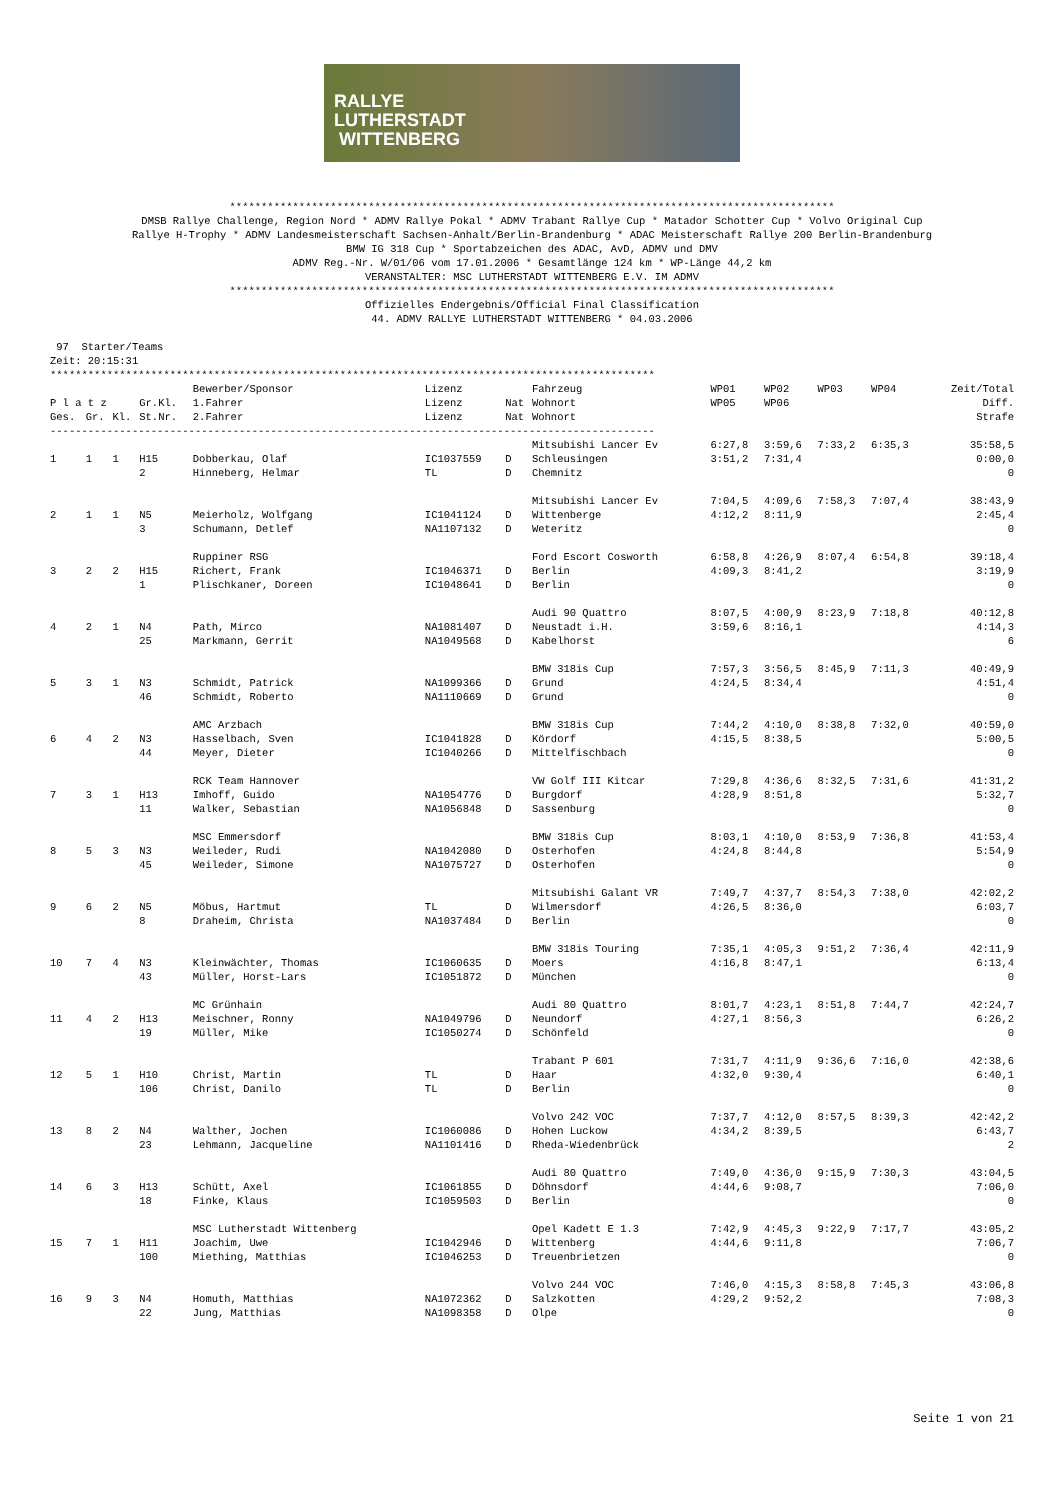RALLYE
LUTHERSTADT
WITTENBERG
************************************************************************************************ DMSB Rallye Challenge, Region Nord * ADMV Rallye Pokal * ADMV Trabant Rallye Cup * Matador Schotter Cup * Volvo Original Cup Rallye H-Trophy * ADMV Landesmeisterschaft Sachsen-Anhalt/Berlin-Brandenburg * ADAC Meisterschaft Rallye 200 Berlin-Brandenburg BMW IG 318 Cup * Sportabzeichen des ADAC, AvD, ADMV und DMV ADMV Reg.-Nr. W/01/06 vom 17.01.2006 * Gesamtlänge 124 km * WP-Länge 44,2 km VERANSTALTER: MSC LUTHERSTADT WITTENBERG E.V. IM ADMV ************************************************************************************************ Offizielles Endergebnis/Official Final Classification 44. ADMV RALLYE LUTHERSTADT WITTENBERG * 04.03.2006
 97  Starter/Teams
Zeit: 20:15:31
************************************************************************************************
| | | | | Bewerber/Sponsor | Lizenz | | Fahrzeug | WP01 | WP02 | WP03 | WP04 | Zeit/Total |
| --- | --- | --- | --- | --- | --- | --- | --- | --- | --- | --- | --- | --- |
| P l a t z | | | Gr.Kl. | 1.Fahrer | Lizenz | Nat | Wohnort | WP05 | WP06 | | | Diff. |
| Ges. | Gr. | Kl. | St.Nr. | 2.Fahrer | Lizenz | Nat | Wohnort | | | | | Strafe |
| ------------------------------------------------------------------------------------------------ | | | | | | | | | | | | |
| | | | | | | | Mitsubishi Lancer Ev | 6:27,8 | 3:59,6 | 7:33,2 | 6:35,3 | 35:58,5 |
| 1 | 1 | 1 | H15 | Dobberkau, Olaf | IC1037559 | D | Schleusingen | 3:51,2 | 7:31,4 | | | 0:00,0 |
| | | | 2 | Hinneberg, Helmar | TL | D | Chemnitz | | | | | 0 |
| | | | | | | | Mitsubishi Lancer Ev | 7:04,5 | 4:09,6 | 7:58,3 | 7:07,4 | 38:43,9 |
| 2 | 1 | 1 | N5 | Meierholz, Wolfgang | IC1041124 | D | Wittenberge | 4:12,2 | 8:11,9 | | | 2:45,4 |
| | | | 3 | Schumann, Detlef | NA1107132 | D | Weteritz | | | | | 0 |
| | | | | Ruppiner RSG | | | Ford Escort Cosworth | 6:58,8 | 4:26,9 | 8:07,4 | 6:54,8 | 39:18,4 |
| 3 | 2 | 2 | H15 | Richert, Frank | IC1046371 | D | Berlin | 4:09,3 | 8:41,2 | | | 3:19,9 |
| | | | 1 | Plischkaner, Doreen | IC1048641 | D | Berlin | | | | | 0 |
| | | | | | | | Audi 90 Quattro | 8:07,5 | 4:00,9 | 8:23,9 | 7:18,8 | 40:12,8 |
| 4 | 2 | 1 | N4 | Path, Mirco | NA1081407 | D | Neustadt i.H. | 3:59,6 | 8:16,1 | | | 4:14,3 |
| | | | 25 | Markmann, Gerrit | NA1049568 | D | Kabelhorst | | | | | 6 |
| | | | | | | | BMW 318is Cup | 7:57,3 | 3:56,5 | 8:45,9 | 7:11,3 | 40:49,9 |
| 5 | 3 | 1 | N3 | Schmidt, Patrick | NA1099366 | D | Grund | 4:24,5 | 8:34,4 | | | 4:51,4 |
| | | | 46 | Schmidt, Roberto | NA1110669 | D | Grund | | | | | 0 |
| | | | | AMC Arzbach | | | BMW 318is Cup | 7:44,2 | 4:10,0 | 8:38,8 | 7:32,0 | 40:59,0 |
| 6 | 4 | 2 | N3 | Hasselbach, Sven | IC1041828 | D | Kördorf | 4:15,5 | 8:38,5 | | | 5:00,5 |
| | | | 44 | Meyer, Dieter | IC1040266 | D | Mittelfischbach | | | | | 0 |
| | | | | RCK Team Hannover | | | VW Golf III Kitcar | 7:29,8 | 4:36,6 | 8:32,5 | 7:31,6 | 41:31,2 |
| 7 | 3 | 1 | H13 | Imhoff, Guido | NA1054776 | D | Burgdorf | 4:28,9 | 8:51,8 | | | 5:32,7 |
| | | | 11 | Walker, Sebastian | NA1056848 | D | Sassenburg | | | | | 0 |
| | | | | MSC Emmersdorf | | | BMW 318is Cup | 8:03,1 | 4:10,0 | 8:53,9 | 7:36,8 | 41:53,4 |
| 8 | 5 | 3 | N3 | Weileder, Rudi | NA1042080 | D | Osterhofen | 4:24,8 | 8:44,8 | | | 5:54,9 |
| | | | 45 | Weileder, Simone | NA1075727 | D | Osterhofen | | | | | 0 |
| | | | | | | | Mitsubishi Galant VR | 7:49,7 | 4:37,7 | 8:54,3 | 7:38,0 | 42:02,2 |
| 9 | 6 | 2 | N5 | Möbus, Hartmut | TL | D | Wilmersdorf | 4:26,5 | 8:36,0 | | | 6:03,7 |
| | | | 8 | Draheim, Christa | NA1037484 | D | Berlin | | | | | 0 |
| | | | | | | | BMW 318is Touring | 7:35,1 | 4:05,3 | 9:51,2 | 7:36,4 | 42:11,9 |
| 10 | 7 | 4 | N3 | Kleinwächter, Thomas | IC1060635 | D | Moers | 4:16,8 | 8:47,1 | | | 6:13,4 |
| | | | 43 | Müller, Horst-Lars | IC1051872 | D | München | | | | | 0 |
| | | | | MC Grünhain | | | Audi 80 Quattro | 8:01,7 | 4:23,1 | 8:51,8 | 7:44,7 | 42:24,7 |
| 11 | 4 | 2 | H13 | Meischner, Ronny | NA1049796 | D | Neundorf | 4:27,1 | 8:56,3 | | | 6:26,2 |
| | | | 19 | Müller, Mike | IC1050274 | D | Schönfeld | | | | | 0 |
| | | | | | | | Trabant P 601 | 7:31,7 | 4:11,9 | 9:36,6 | 7:16,0 | 42:38,6 |
| 12 | 5 | 1 | H10 | Christ, Martin | TL | D | Haar | 4:32,0 | 9:30,4 | | | 6:40,1 |
| | | | 106 | Christ, Danilo | TL | D | Berlin | | | | | 0 |
| | | | | | | | Volvo 242 VOC | 7:37,7 | 4:12,0 | 8:57,5 | 8:39,3 | 42:42,2 |
| 13 | 8 | 2 | N4 | Walther, Jochen | IC1060086 | D | Hohen Luckow | 4:34,2 | 8:39,5 | | | 6:43,7 |
| | | | 23 | Lehmann, Jacqueline | NA1101416 | D | Rheda-Wiedenbrück | | | | | 2 |
| | | | | | | | Audi 80 Quattro | 7:49,0 | 4:36,0 | 9:15,9 | 7:30,3 | 43:04,5 |
| 14 | 6 | 3 | H13 | Schütt, Axel | IC1061855 | D | Döhnsdorf | 4:44,6 | 9:08,7 | | | 7:06,0 |
| | | | 18 | Finke, Klaus | IC1059503 | D | Berlin | | | | | 0 |
| | | | | MSC Lutherstadt Wittenberg | | | Opel Kadett E 1.3 | 7:42,9 | 4:45,3 | 9:22,9 | 7:17,7 | 43:05,2 |
| 15 | 7 | 1 | H11 | Joachim, Uwe | IC1042946 | D | Wittenberg | 4:44,6 | 9:11,8 | | | 7:06,7 |
| | | | 100 | Miething, Matthias | IC1046253 | D | Treuenbrietzen | | | | | 0 |
| | | | | | | | Volvo 244 VOC | 7:46,0 | 4:15,3 | 8:58,8 | 7:45,3 | 43:06,8 |
| 16 | 9 | 3 | N4 | Homuth, Matthias | NA1072362 | D | Salzkotten | 4:29,2 | 9:52,2 | | | 7:08,3 |
| | | | 22 | Jung, Matthias | NA1098358 | D | Olpe | | | | | 0 |
Seite 1 von 21